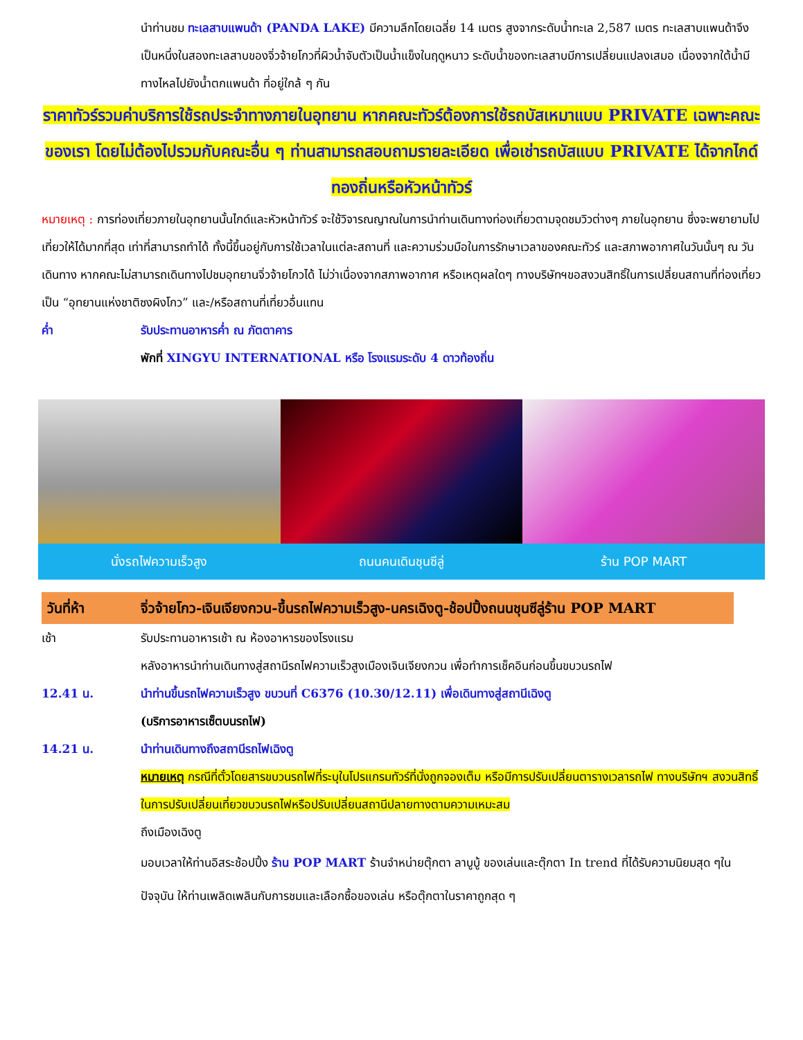นำท่านชม ทะเลสาบแพนด้า (PANDA LAKE) มีความลึกโดยเฉลี่ย 14 เมตร สูงจากระดับน้ำทะเล 2,587 เมตร ทะเลสาบแพนด้าจึงเป็นหนึ่งในสองทะเลสาบของจิ่วจ้ายโกวที่ผิวน้ำจับตัวเป็นน้ำแข็งในฤดูหนาว ระดับน้ำของทะเลสาบมีการเปลี่ยนแปลงเสมอ เนื่องจากใต้น้ำมีทางไหลไปยังน้ำตกแพนด้า ที่อยู่ใกล้ ๆ กัน
ราคาทัวร์รวมค่าบริการใช้รถประจำทางภายในอุทยาน หากคณะทัวร์ต้องการใช้รถบัสเหมาแบบ PRIVATE เฉพาะคณะของเรา โดยไม่ต้องไปรวมกับคณะอื่น ๆ ท่านสามารถสอบถามรายละเอียด เพื่อเช่ารถบัสแบบ PRIVATE ได้จากไกด์ทองถิ่นหรือหัวหน้าทัวร์
หมายเหตุ : การท่องเที่ยวภายในอุทยานนั้นไกด์และหัวหน้าทัวร์ จะใช้วิจารณญาณในการนำท่านเดินทางท่องเที่ยวตามจุดชมวิวต่างๆ ภายในอุทยาน ซึ่งจะพยายามไปเที่ยวให้ได้มากที่สุด เท่าที่สามารถทำได้ ทั้งนี้ขึ้นอยู่กับการใช้เวลาในแต่ละสถานที่ และความร่วมมือในการรักษาเวลาของคณะทัวร์ และสภาพอากาศในวันนั้นๆ ณ วันเดินทาง หากคณะไม่สามารถเดินทางไปชมอุทยานจิ่วจ้ายโกวได้ ไม่ว่าเนื่องจากสภาพอากาศ หรือเหตุผลใดๆ ทางบริษัทฯขอสงวนสิทธิ์ในการเปลี่ยนสถานที่ท่องเที่ยวเป็น “อุทยานแห่งชาติซงผิงโกว” และ/หรือสถานที่เที่ยวอื่นแทน
ค่ำ รับประทานอาหารค่ำ ณ ภัตตาคาร
พักที่ XINGYU INTERNATIONAL หรือ โรงแรมระดับ 4 ดาวท้องถิ่น
นั่งรถไฟความเร็วสูง ถนนคนเดินชุนซีลู่ ร้าน POP MART
วันที่ห้า จิ่วจ้ายโกว-เจินเจียงกวน-ขึ้นรถไฟความเร็วสูง-นครเฉิงตู-ช้อปปิ้งถนนชุนซีลู่ร้าน POP MART
เช้า รับประทานอาหารเช้า ณ ห้องอาหารของโรงแรม
หลังอาหารนำท่านเดินทางสู่สถานีรถไฟความเร็วสูงเมืองเจินเจียงกวน เพื่อทำการเช็คอินก่อนขึ้นขบวนรถไฟ
12.41 น. นำท่านขึ้นรถไฟความเร็วสูง ขบวนที่ C6376 (10.30/12.11) เพื่อเดินทางสู่สถานีเฉิงตู
(บริการอาหารเซ็ตบนรถไฟ)
14.21 น. นำท่านเดินทางถึงสถานีรถไฟเฉิงตู
หมายเหตุ กรณีที่ตั๋วโดยสารขบวนรถไฟที่ระบุในโปรแกรมทัวร์ที่นั่งถูกจองเต็ม หรือมีการปรับเปลี่ยนตารางเวลารถไฟ ทางบริษัทฯ สงวนสิทธิ์ในการปรับเปลี่ยนเที่ยวขบวนรถไฟหรือปรับเปลี่ยนสถานีปลายทางตามความเหมะสม
ถึงเมืองเฉิงตู
มอบเวลาให้ท่านอิสระช้อปปิ้ง ร้าน POP MART ร้านจำหน่ายตุ๊กตา ลาบูบู้ ของเล่นและตุ๊กตา In trend ที่ได้รับความนิยมสุด ๆในปัจจุบัน ให้ท่านเพลิดเพลินกับการชมและเลือกซื้อของเล่น หรือตุ๊กตาในราคาถูกสุด ๆ